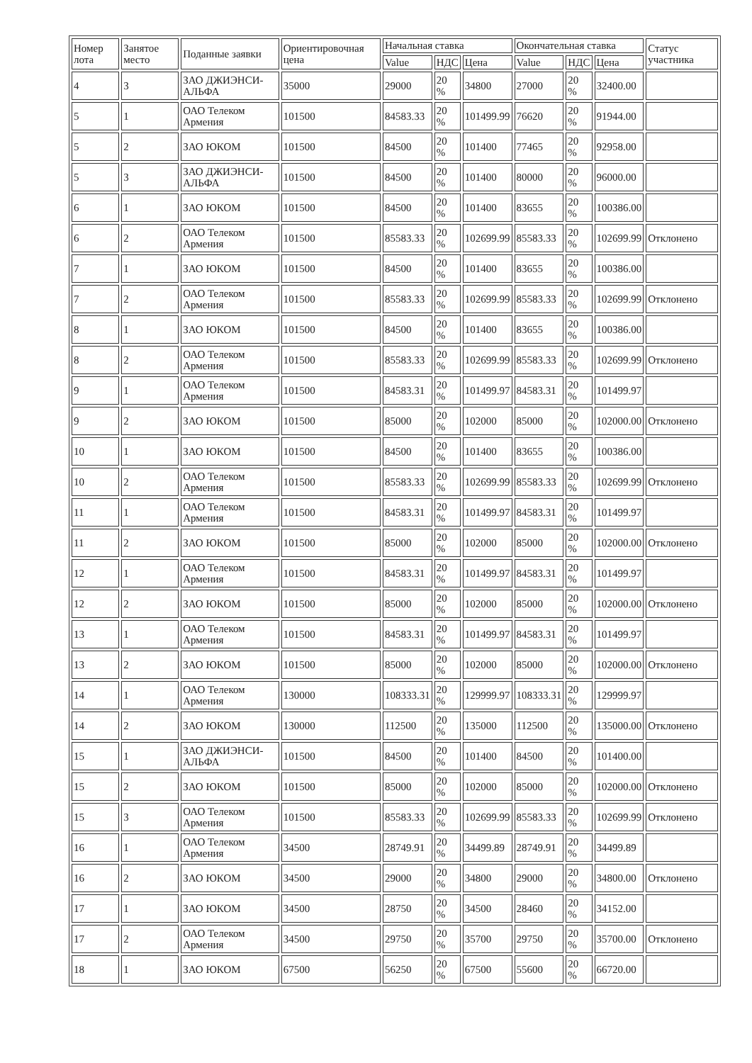| Номер лота | Занятое место | Поданные заявки | Ориентировочная цена | Начальная ставка | | | Окончательная ставка | | | Статус участника |
| --- | --- | --- | --- | --- | --- | --- | --- | --- | --- | --- |
| | | | | Value | НДС | Цена | Value | НДС | Цена | |
| 4 | 3 | ЗАО ДЖИЭНСИ-АЛЬФА | 35000 | 29000 | 20 % | 34800 | 27000 | 20 % | 32400.00 | |
| 5 | 1 | ОАО Телеком Армения | 101500 | 84583.33 | 20 % | 101499.99 | 76620 | 20 % | 91944.00 | |
| 5 | 2 | ЗАО ЮКОМ | 101500 | 84500 | 20 % | 101400 | 77465 | 20 % | 92958.00 | |
| 5 | 3 | ЗАО ДЖИЭНСИ-АЛЬФА | 101500 | 84500 | 20 % | 101400 | 80000 | 20 % | 96000.00 | |
| 6 | 1 | ЗАО ЮКОМ | 101500 | 84500 | 20 % | 101400 | 83655 | 20 % | 100386.00 | |
| 6 | 2 | ОАО Телеком Армения | 101500 | 85583.33 | 20 % | 102699.99 | 85583.33 | 20 % | 102699.99 | Отклонено |
| 7 | 1 | ЗАО ЮКОМ | 101500 | 84500 | 20 % | 101400 | 83655 | 20 % | 100386.00 | |
| 7 | 2 | ОАО Телеком Армения | 101500 | 85583.33 | 20 % | 102699.99 | 85583.33 | 20 % | 102699.99 | Отклонено |
| 8 | 1 | ЗАО ЮКОМ | 101500 | 84500 | 20 % | 101400 | 83655 | 20 % | 100386.00 | |
| 8 | 2 | ОАО Телеком Армения | 101500 | 85583.33 | 20 % | 102699.99 | 85583.33 | 20 % | 102699.99 | Отклонено |
| 9 | 1 | ОАО Телеком Армения | 101500 | 84583.31 | 20 % | 101499.97 | 84583.31 | 20 % | 101499.97 | |
| 9 | 2 | ЗАО ЮКОМ | 101500 | 85000 | 20 % | 102000 | 85000 | 20 % | 102000.00 | Отклонено |
| 10 | 1 | ЗАО ЮКОМ | 101500 | 84500 | 20 % | 101400 | 83655 | 20 % | 100386.00 | |
| 10 | 2 | ОАО Телеком Армения | 101500 | 85583.33 | 20 % | 102699.99 | 85583.33 | 20 % | 102699.99 | Отклонено |
| 11 | 1 | ОАО Телеком Армения | 101500 | 84583.31 | 20 % | 101499.97 | 84583.31 | 20 % | 101499.97 | |
| 11 | 2 | ЗАО ЮКОМ | 101500 | 85000 | 20 % | 102000 | 85000 | 20 % | 102000.00 | Отклонено |
| 12 | 1 | ОАО Телеком Армения | 101500 | 84583.31 | 20 % | 101499.97 | 84583.31 | 20 % | 101499.97 | |
| 12 | 2 | ЗАО ЮКОМ | 101500 | 85000 | 20 % | 102000 | 85000 | 20 % | 102000.00 | Отклонено |
| 13 | 1 | ОАО Телеком Армения | 101500 | 84583.31 | 20 % | 101499.97 | 84583.31 | 20 % | 101499.97 | |
| 13 | 2 | ЗАО ЮКОМ | 101500 | 85000 | 20 % | 102000 | 85000 | 20 % | 102000.00 | Отклонено |
| 14 | 1 | ОАО Телеком Армения | 130000 | 108333.31 | 20 % | 129999.97 | 108333.31 | 20 % | 129999.97 | |
| 14 | 2 | ЗАО ЮКОМ | 130000 | 112500 | 20 % | 135000 | 112500 | 20 % | 135000.00 | Отклонено |
| 15 | 1 | ЗАО ДЖИЭНСИ-АЛЬФА | 101500 | 84500 | 20 % | 101400 | 84500 | 20 % | 101400.00 | |
| 15 | 2 | ЗАО ЮКОМ | 101500 | 85000 | 20 % | 102000 | 85000 | 20 % | 102000.00 | Отклонено |
| 15 | 3 | ОАО Телеком Армения | 101500 | 85583.33 | 20 % | 102699.99 | 85583.33 | 20 % | 102699.99 | Отклонено |
| 16 | 1 | ОАО Телеком Армения | 34500 | 28749.91 | 20 % | 34499.89 | 28749.91 | 20 % | 34499.89 | |
| 16 | 2 | ЗАО ЮКОМ | 34500 | 29000 | 20 % | 34800 | 29000 | 20 % | 34800.00 | Отклонено |
| 17 | 1 | ЗАО ЮКОМ | 34500 | 28750 | 20 % | 34500 | 28460 | 20 % | 34152.00 | |
| 17 | 2 | ОАО Телеком Армения | 34500 | 29750 | 20 % | 35700 | 29750 | 20 % | 35700.00 | Отклонено |
| 18 | 1 | ЗАО ЮКОМ | 67500 | 56250 | 20 % | 67500 | 55600 | 20 % | 66720.00 | |